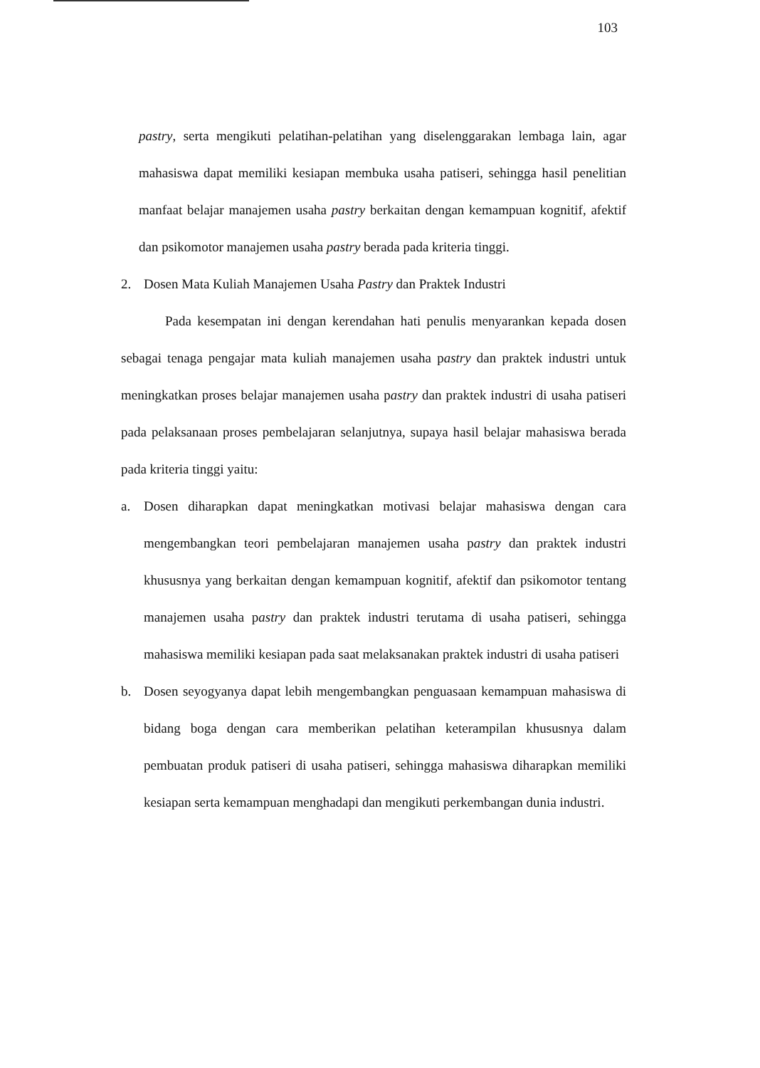103
pastry, serta mengikuti pelatihan-pelatihan yang diselenggarakan lembaga lain, agar mahasiswa dapat memiliki kesiapan membuka usaha patiseri, sehingga hasil penelitian manfaat belajar manajemen usaha pastry berkaitan dengan kemampuan kognitif, afektif dan psikomotor manajemen usaha pastry berada pada kriteria tinggi.
2. Dosen Mata Kuliah Manajemen Usaha Pastry dan Praktek Industri
Pada kesempatan ini dengan kerendahan hati penulis menyarankan kepada dosen sebagai tenaga pengajar mata kuliah manajemen usaha pastry dan praktek industri untuk meningkatkan proses belajar manajemen usaha pastry dan praktek industri di usaha patiseri pada pelaksanaan proses pembelajaran selanjutnya, supaya hasil belajar mahasiswa berada pada kriteria tinggi yaitu:
a. Dosen diharapkan dapat meningkatkan motivasi belajar mahasiswa dengan cara mengembangkan teori pembelajaran manajemen usaha pastry dan praktek industri khususnya yang berkaitan dengan kemampuan kognitif, afektif dan psikomotor tentang manajemen usaha pastry dan praktek industri terutama di usaha patiseri, sehingga mahasiswa memiliki kesiapan pada saat melaksanakan praktek industri di usaha patiseri
b. Dosen seyogyanya dapat lebih mengembangkan penguasaan kemampuan mahasiswa di bidang boga dengan cara memberikan pelatihan keterampilan khususnya dalam pembuatan produk patiseri di usaha patiseri, sehingga mahasiswa diharapkan memiliki kesiapan serta kemampuan menghadapi dan mengikuti perkembangan dunia industri.